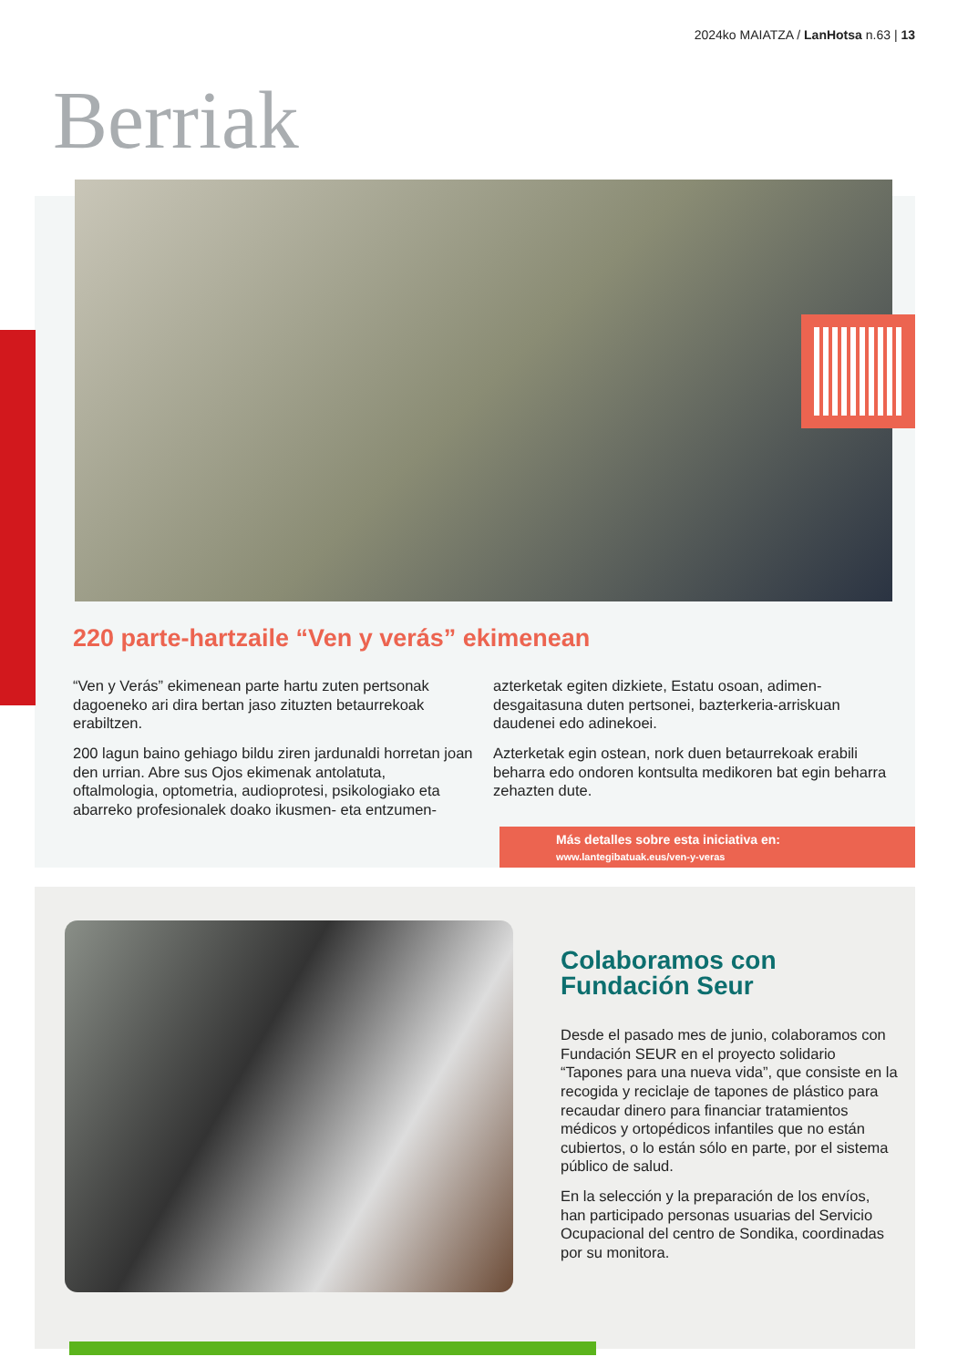2024ko MAIATZA / LanHotsa n.63 | 13
Berriak
220 parte-hartzaile “Ven y verás” ekimenean
“Ven y Verás” ekimenean parte hartu zuten pertsonak dagoeneko ari dira bertan jaso zituzten betaurrekoak erabiltzen.
200 lagun baino gehiago bildu ziren jardunaldi horretan joan den urrian. Abre sus Ojos ekimenak antolatuta, oftalmologia, optometria, audioprotesi, psikologiako eta abarreko profesionalek doako ikusmen- eta entzumen-azterketak egiten dizkiete, Estatu osoan, adimen-desgaitasuna duten pertsonei, bazterkeria-arriskuan daudenei edo adinekoei.
Azterketak egin ostean, nork duen betaurrekoak erabili beharra edo ondoren kontsulta medikoren bat egin beharra zehazten dute.
Más detalles sobre esta iniciativa en:
www.lantegibatuak.eus/ven-y-veras
Colaboramos con
Fundación Seur
Desde el pasado mes de junio, colaboramos con Fundación SEUR en el proyecto solidario “Tapones para una nueva vida”, que consiste en la recogida y reciclaje de tapones de plástico para recaudar dinero para financiar tratamientos médicos y ortopédicos infantiles que no están cubiertos, o lo están sólo en parte, por el sistema público de salud.
En la selección y la preparación de los envíos, han participado personas usuarias del Servicio Ocupacional del centro de Sondika, coordinadas por su monitora.